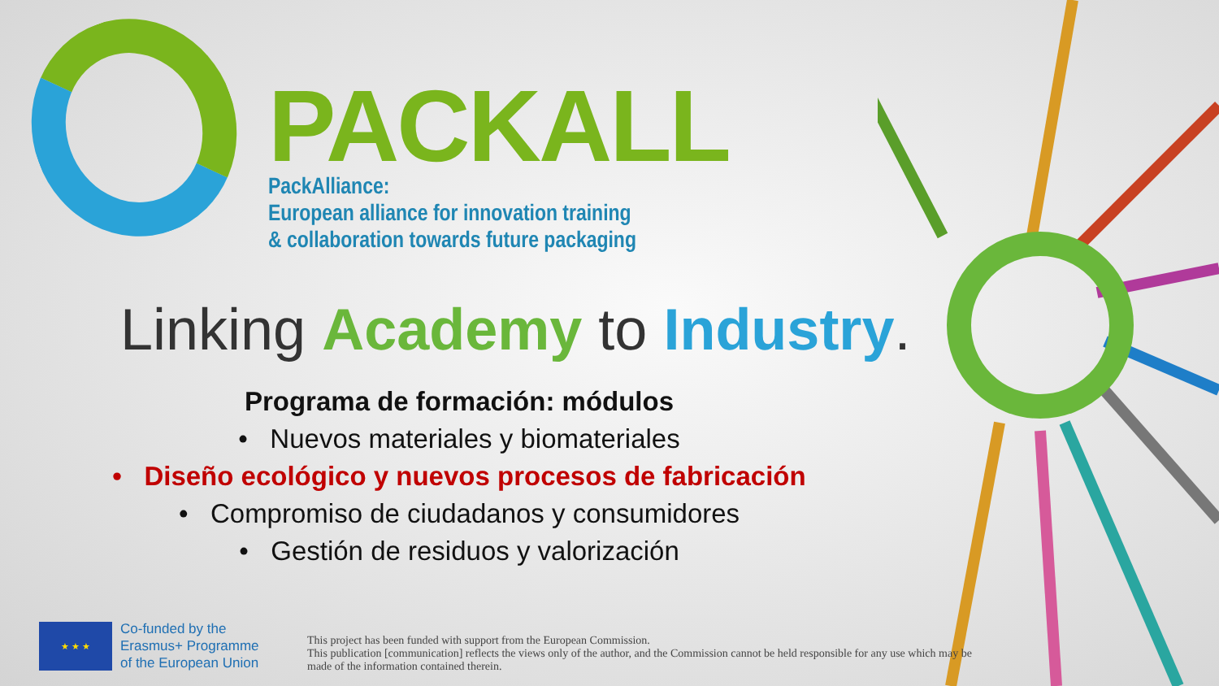PACKALL
PackAlliance:
European alliance for innovation training
& collaboration towards future packaging
Linking Academy to Industry.
Programa de formación: módulos
• Nuevos materiales y biomateriales
• Diseño ecológico y nuevos procesos de fabricación
• Compromiso de ciudadanos y consumidores
• Gestión de residuos y valorización
★ ★ ★
Co-funded by the
Erasmus+ Programme
of the European Union
This project has been funded with support from the European Commission.
This publication [communication] reflects the views only of the author, and the Commission cannot be held responsible for any use which may be
made of the information contained therein.